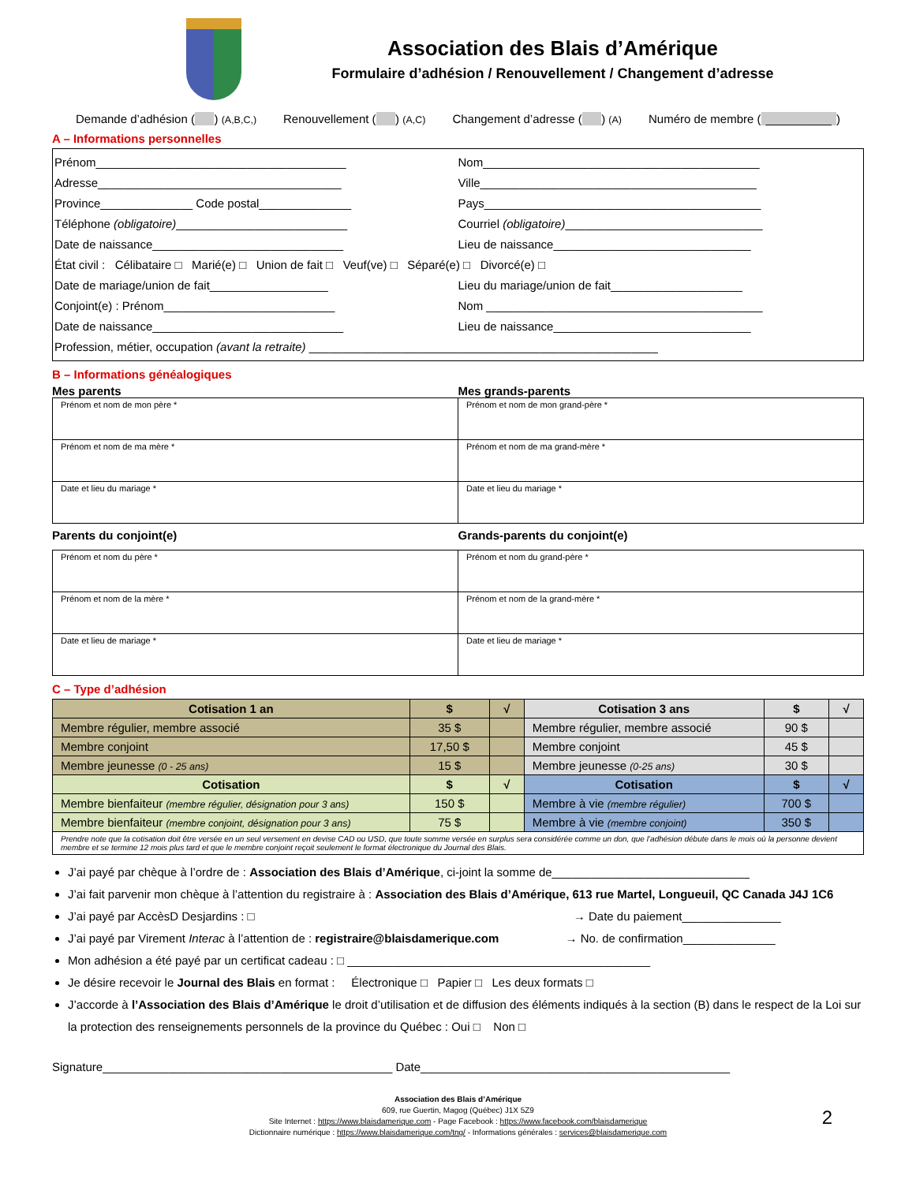Association des Blais d’Amérique
Formulaire d’adhésion / Renouvellement / Changement d’adresse
Demande d’adhésion ( ) (A,B,C,) Renouvellement ( ) (A,C) Changement d’adresse ( ) (A) Numéro de membre (__________)
A – Informations personnelles
Prénom______________________________________ Nom__________________________________________
Adresse_____________________________________ Ville__________________________________________
Province______________ Code postal______________ Pays__________________________________________
Téléphone (obligatoire)__________________________ Courriel (obligatoire)______________________________
Date de naissance_____________________________ Lieu de naissance______________________________
État civil : Célibataire □ Marié(e) □ Union de fait □ Veuf(ve) □ Séparé(e) □ Divorcé(e) □
Date de mariage/union de fait__________________ Lieu du mariage/union de fait____________________
Conjoint(e) : Prénom__________________________ Nom __________________________________________
Date de naissance_____________________________ Lieu de naissance______________________________
Profession, métier, occupation (avant la retraite) _____________________________________________________
B – Informations généalogiques
Mes parents Mes grands-parents
| Prénom et nom de mon père * | Prénom et nom de mon grand-père * |
| Prénom et nom de ma mère * | Prénom et nom de ma grand-mère * |
| Date et lieu du mariage * | Date et lieu du mariage * |
Parents du conjoint(e) Grands-parents du conjoint(e)
| Prénom et nom du père * | Prénom et nom du grand-père * |
| Prénom et nom de la mère * | Prénom et nom de la grand-mère * |
| Date et lieu de mariage * | Date et lieu de mariage * |
C – Type d’adhésion
| Cotisation 1 an | $ | √ | Cotisation 3 ans | $ | √ |
| --- | --- | --- | --- | --- | --- |
| Membre régulier, membre associé | 35 $ | | Membre régulier, membre associé | 90 $ | |
| Membre conjoint | 17,50 $ | | Membre conjoint | 45 $ | |
| Membre jeunesse (0 - 25 ans) | 15 $ | | Membre jeunesse (0-25 ans) | 30 $ | |
| Cotisation | $ | √ | Cotisation | $ | √ |
| Membre bienfaiteur (membre régulier, désignation pour 3 ans) | 150 $ | | Membre à vie (membre régulier) | 700 $ | |
| Membre bienfaiteur (membre conjoint, désignation pour 3 ans) | 75 $ | | Membre à vie (membre conjoint) | 350 $ | |
| Prendre note que la cotisation doit être versée en un seul versement en devise CAD ou USD, que toute somme versée en surplus sera considérée comme un don, que l’adhésion débute dans le mois où la personne devient membre et se termine 12 mois plus tard et que le membre conjoint reçoit seulement le format électronique du Journal des Blais. | | | | | |
J’ai payé par chèque à l’ordre de : Association des Blais d’Amérique, ci-joint la somme de______________________________
J’ai fait parvenir mon chèque à l’attention du registraire à : Association des Blais d’Amérique, 613 rue Martel, Longueuil, QC Canada J4J 1C6
J’ai payé par AccèsD Desjardins : □ → Date du paiement_______________
J’ai payé par Virement Interac à l’attention de : registraire@blaisdamerique.com → No. de confirmation______________
Mon adhésion a été payé par un certificat cadeau : □ ______________________________________________
Je désire recevoir le Journal des Blais en format : Électronique □ Papier □ Les deux formats □
J’accorde à l’Association des Blais d’Amérique le droit d’utilisation et de diffusion des éléments indiqués à la section (B) dans le respect de la Loi sur la protection des renseignements personnels de la province du Québec : Oui □ Non □
Signature____________________________________________ Date_______________________________________________
Association des Blais d’Amérique
609, rue Guertin, Magog (Québec) J1X 5Z9
Site Internet : https://www.blaisdamerique.com - Page Facebook : https://www.facebook.com/blaisdamerique
Dictionnaire numérique : https://www.blaisdamerique.com/tng/ - Informations générales : services@blaisdamerique.com
2